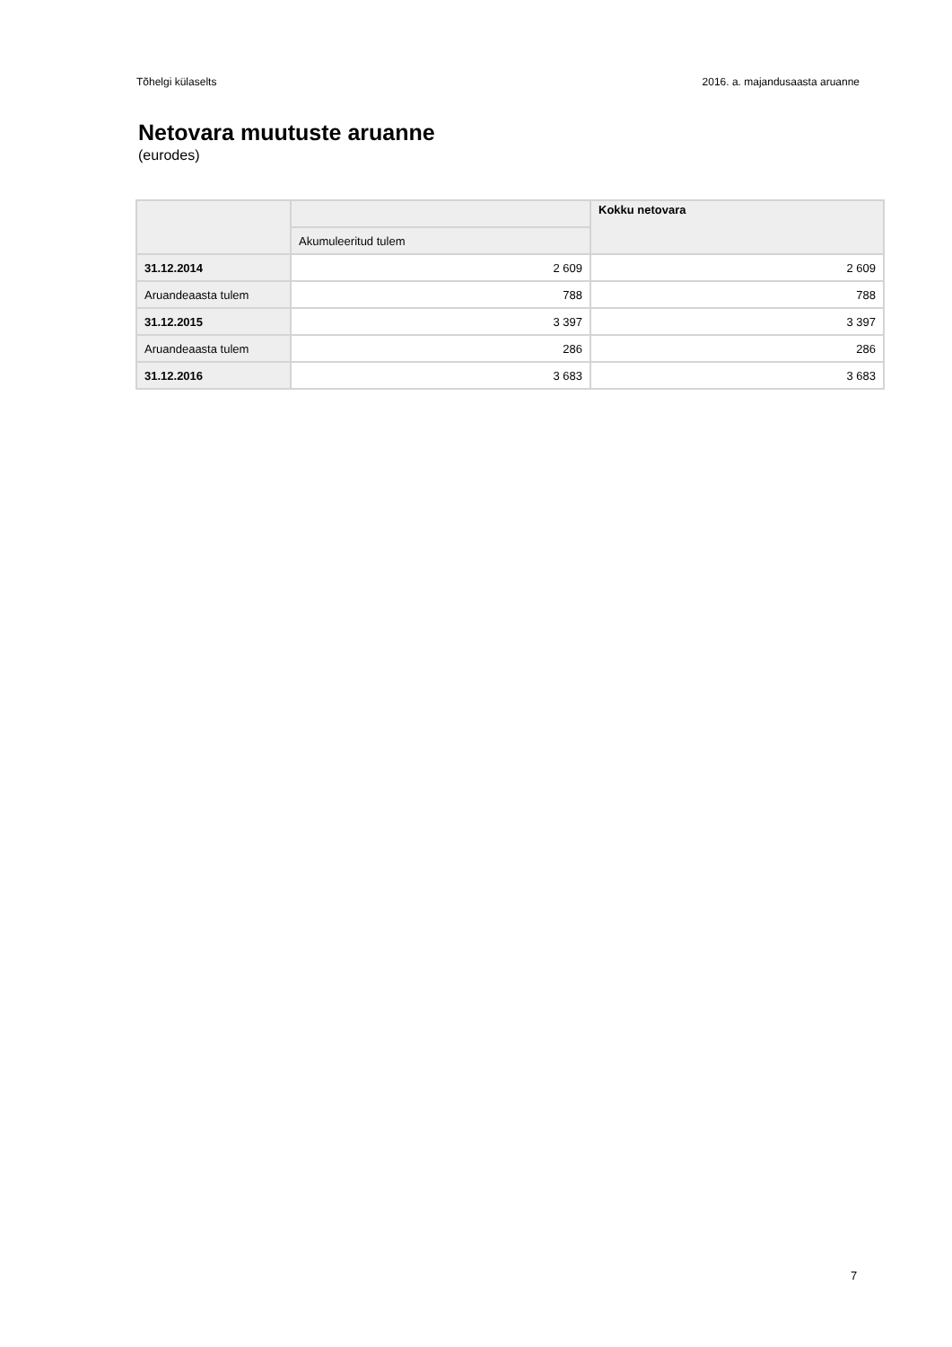Tõhelgi külaselts 2016. a. majandusaasta aruanne
Netovara muutuste aruanne
(eurodes)
| | | Kokku netovara |
| --- | --- | --- |
| | Akumuleeritud tulem | |
| 31.12.2014 | 2 609 | 2 609 |
| Aruandeaasta tulem | 788 | 788 |
| 31.12.2015 | 3 397 | 3 397 |
| Aruandeaasta tulem | 286 | 286 |
| 31.12.2016 | 3 683 | 3 683 |
7